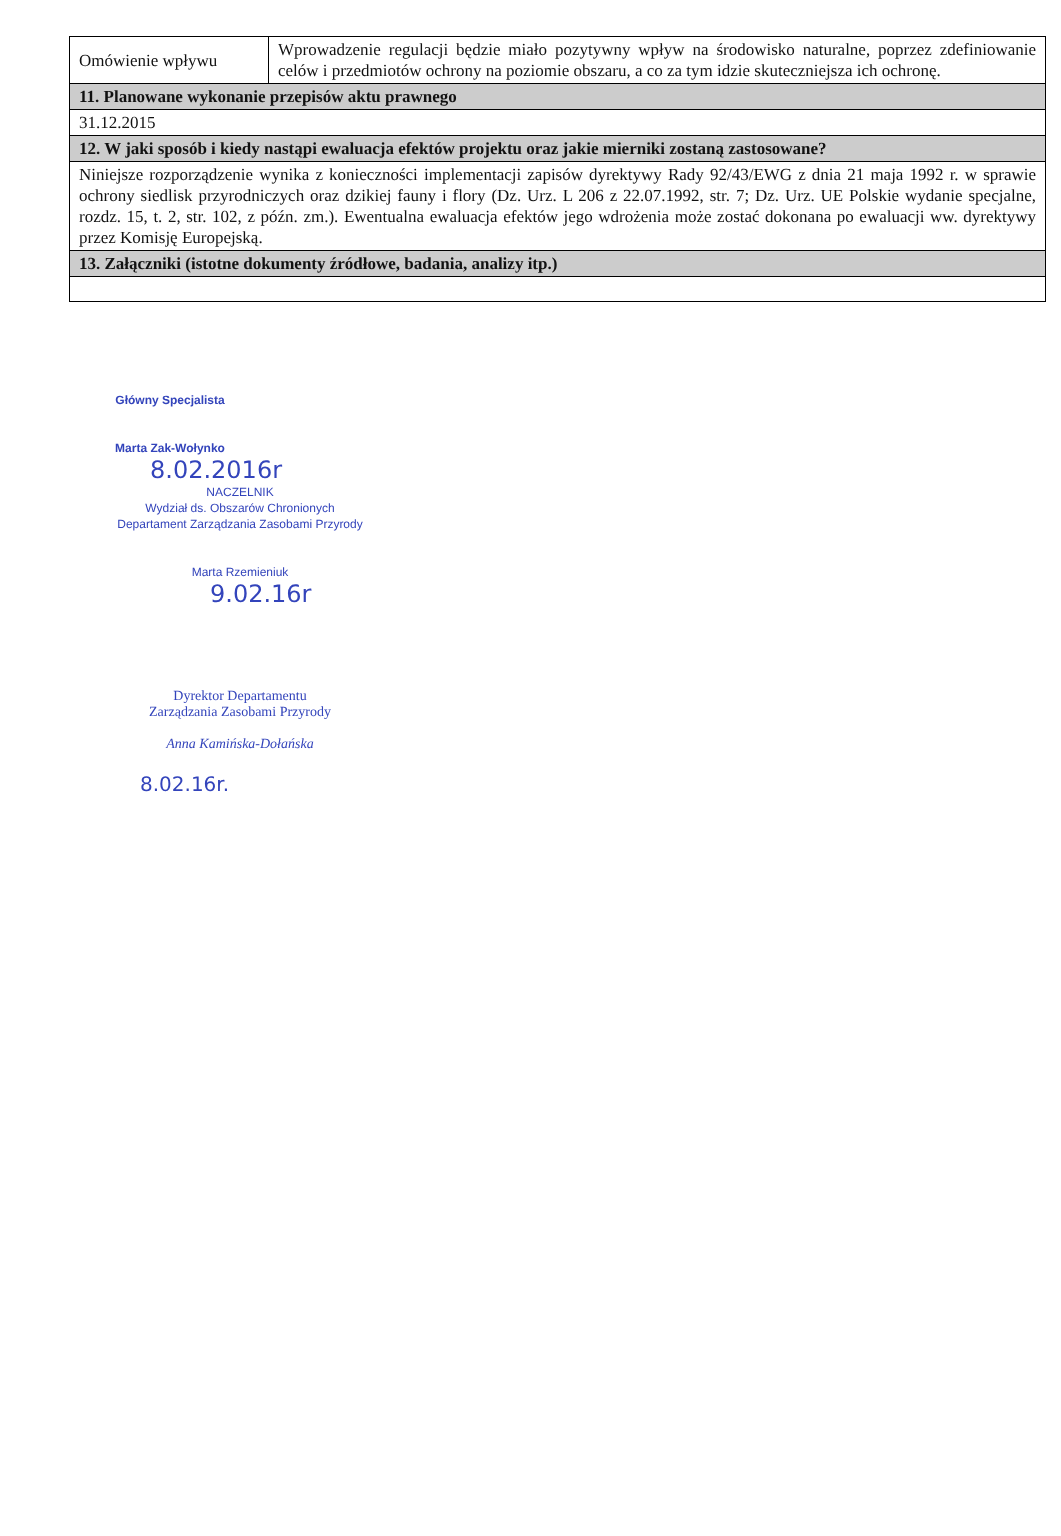| Omówienie wpływu | Wprowadzenie regulacji będzie miało pozytywny wpływ na środowisko naturalne, poprzez zdefiniowanie celów i przedmiotów ochrony na poziomie obszaru, a co za tym idzie skuteczniejsza ich ochronę. |
| 11. Planowane wykonanie przepisów aktu prawnego | |
| 31.12.2015 | |
| 12. W jaki sposób i kiedy nastąpi ewaluacja efektów projektu oraz jakie mierniki zostaną zastosowane? | |
| Niniejsze rozporządzenie wynika z konieczności implementacji zapisów dyrektywy Rady 92/43/EWG z dnia 21 maja 1992 r. w sprawie ochrony siedlisk przyrodniczych oraz dzikiej fauny i flory (Dz. Urz. L 206 z 22.07.1992, str. 7; Dz. Urz. UE Polskie wydanie specjalne, rozdz. 15, t. 2, str. 102, z późn. zm.). Ewentualna ewaluacja efektów jego wdrożenia może zostać dokonana po ewaluacji ww. dyrektywy przez Komisję Europejską. | |
| 13. Załączniki (istotne dokumenty źródłowe, badania, analizy itp.) | |
Główny Specjalista
Marta Zak-Wołynko
8.02.2016r
NACZELNIK
Wydział ds. Obszarów Chronionych
Departament Zarządzania Zasobami Przyrody
Marta Rzemieniuk
9.02.16r
Dyrektor Departamentu
Zarządzania Zasobami Przyrody
Anna Kamińska-Dołańska
8.02.16r.